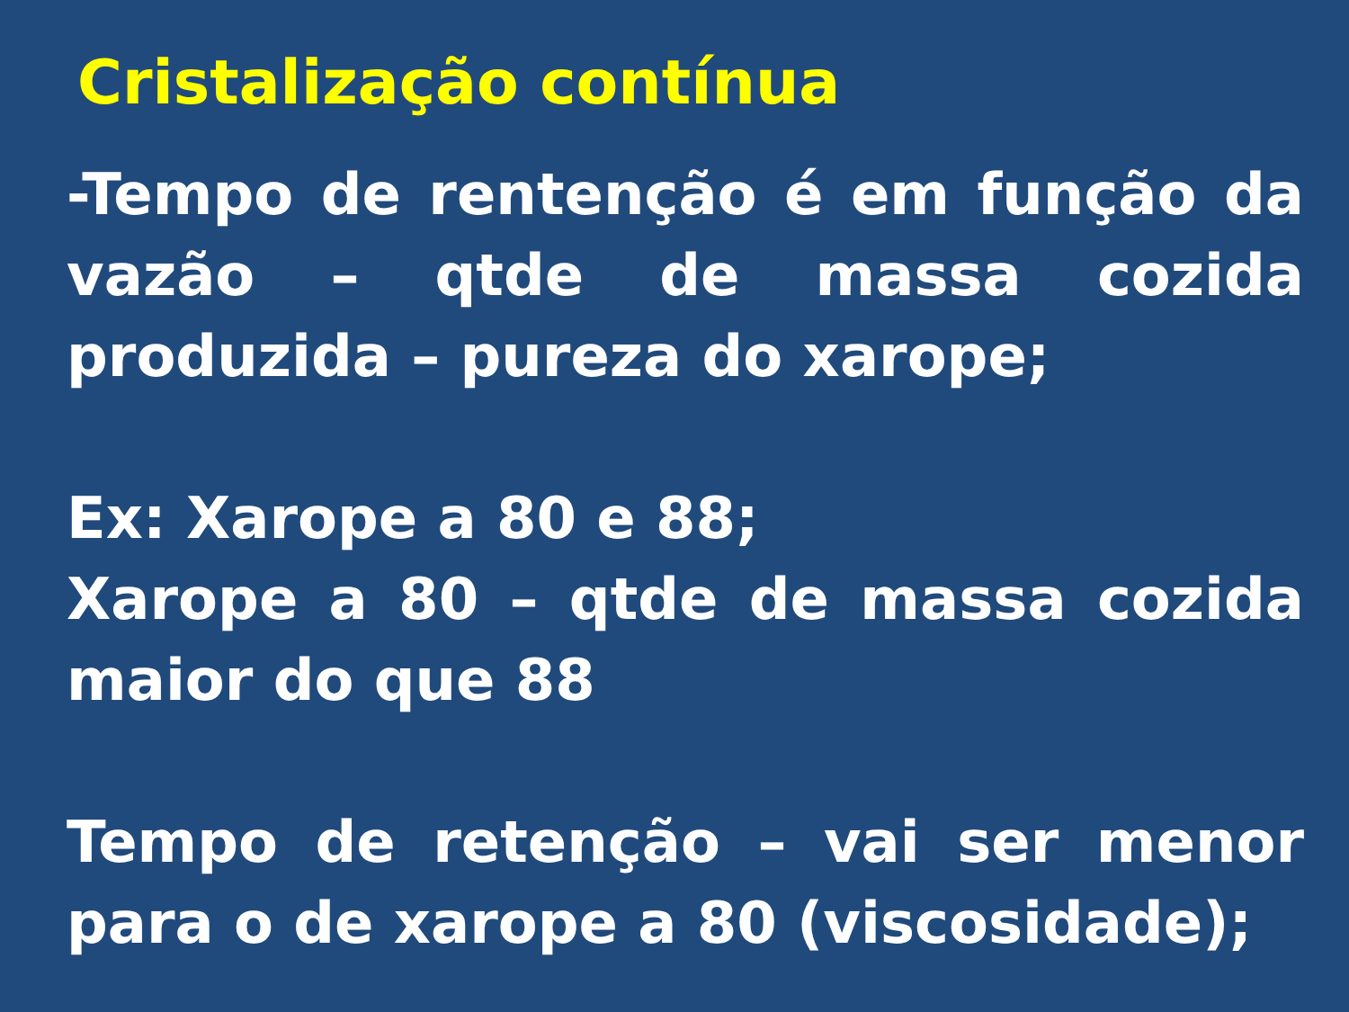Cristalização contínua
-Tempo de rentenção é em função da vazão – qtde de massa cozida produzida – pureza do xarope;
Ex: Xarope a 80 e 88;
Xarope a 80 – qtde de massa cozida maior do que 88
Tempo de retenção – vai ser menor para o de xarope a 80 (viscosidade);